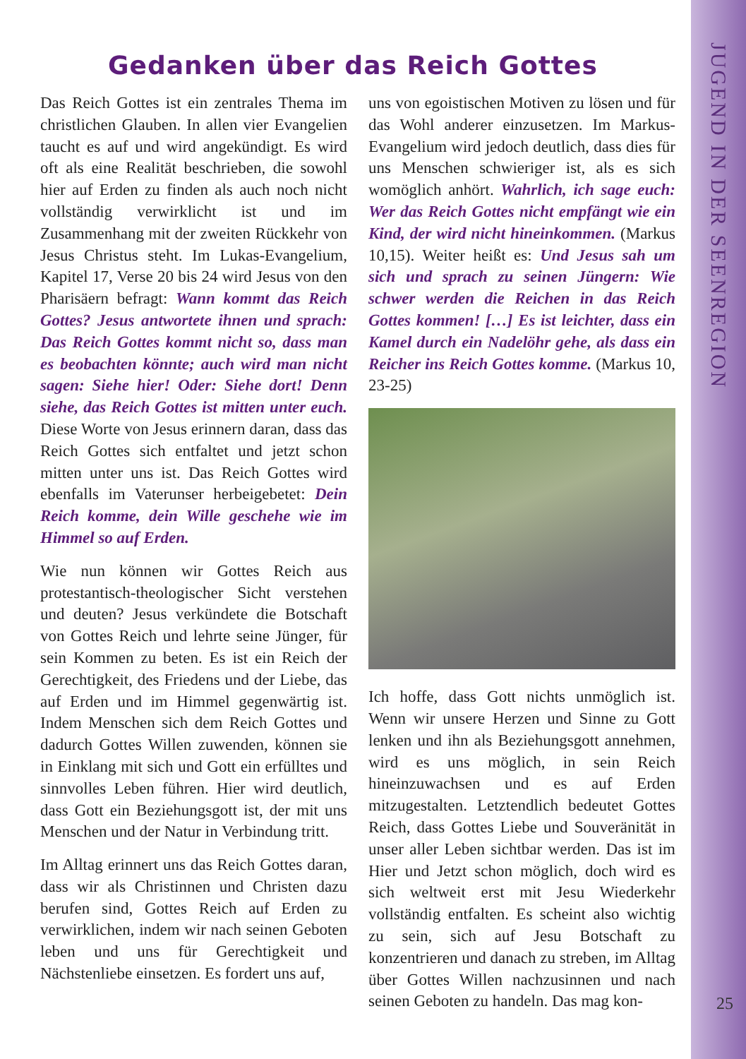JUGEND IN DER SEENREGION
Gedanken über das Reich Gottes
Das Reich Gottes ist ein zentrales Thema im christlichen Glauben. In allen vier Evangelien taucht es auf und wird angekündigt. Es wird oft als eine Realität beschrieben, die sowohl hier auf Erden zu finden als auch noch nicht vollständig verwirklicht ist und im Zusammenhang mit der zweiten Rückkehr von Jesus Christus steht. Im Lukas-Evangelium, Kapitel 17, Verse 20 bis 24 wird Jesus von den Pharisäern befragt: Wann kommt das Reich Gottes? Jesus antwortete ihnen und sprach: Das Reich Gottes kommt nicht so, dass man es beobachten könnte; auch wird man nicht sagen: Siehe hier! Oder: Siehe dort! Denn siehe, das Reich Gottes ist mitten unter euch. Diese Worte von Jesus erinnern daran, dass das Reich Gottes sich entfaltet und jetzt schon mitten unter uns ist. Das Reich Gottes wird ebenfalls im Vaterunser herbeigebetet: Dein Reich komme, dein Wille geschehe wie im Himmel so auf Erden.
Wie nun können wir Gottes Reich aus protestantisch-theologischer Sicht verstehen und deuten? Jesus verkündete die Botschaft von Gottes Reich und lehrte seine Jünger, für sein Kommen zu beten. Es ist ein Reich der Gerechtigkeit, des Friedens und der Liebe, das auf Erden und im Himmel gegenwärtig ist. Indem Menschen sich dem Reich Gottes und dadurch Gottes Willen zuwenden, können sie in Einklang mit sich und Gott ein erfülltes und sinnvolles Leben führen. Hier wird deutlich, dass Gott ein Beziehungsgott ist, der mit uns Menschen und der Natur in Verbindung tritt.
Im Alltag erinnert uns das Reich Gottes daran, dass wir als Christinnen und Christen dazu berufen sind, Gottes Reich auf Erden zu verwirklichen, indem wir nach seinen Geboten leben und uns für Gerechtigkeit und Nächstenliebe einsetzen. Es fordert uns auf,
uns von egoistischen Motiven zu lösen und für das Wohl anderer einzusetzen. Im Markus-Evangelium wird jedoch deutlich, dass dies für uns Menschen schwieriger ist, als es sich womöglich anhört. Wahrlich, ich sage euch: Wer das Reich Gottes nicht empfängt wie ein Kind, der wird nicht hineinkommen. (Markus 10,15). Weiter heißt es: Und Jesus sah um sich und sprach zu seinen Jüngern: Wie schwer werden die Reichen in das Reich Gottes kommen! […] Es ist leichter, dass ein Kamel durch ein Nadelöhr gehe, als dass ein Reicher ins Reich Gottes komme. (Markus 10, 23-25)
Ich hoffe, dass Gott nichts unmöglich ist. Wenn wir unsere Herzen und Sinne zu Gott lenken und ihn als Beziehungsgott annehmen, wird es uns möglich, in sein Reich hineinzuwachsen und es auf Erden mitzugestalten. Letztendlich bedeutet Gottes Reich, dass Gottes Liebe und Souveränität in unser aller Leben sichtbar werden. Das ist im Hier und Jetzt schon möglich, doch wird es sich weltweit erst mit Jesu Wiederkehr vollständig entfalten. Es scheint also wichtig zu sein, sich auf Jesu Botschaft zu konzentrieren und danach zu streben, im Alltag über Gottes Willen nachzusinnen und nach seinen Geboten zu handeln. Das mag kon-
25